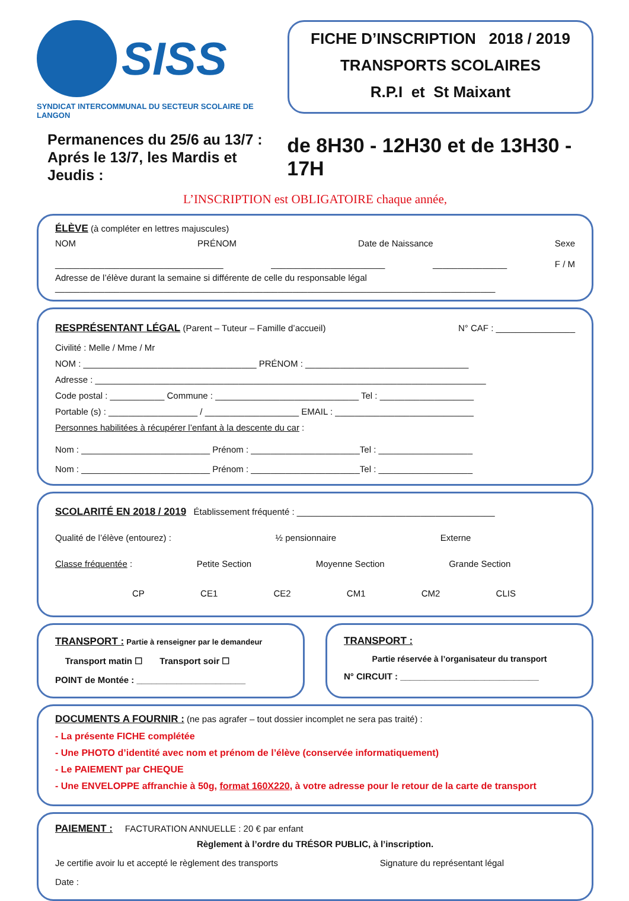SISS
SYNDICAT INTERCOMMUNAL DU SECTEUR SCOLAIRE DE LANGON
FICHE D’INSCRIPTION 2018 / 2019
TRANSPORTS SCOLAIRES
R.P.I et St Maixant
Permanences du 25/6 au 13/7 :
Aprés le 13/7, les Mardis et Jeudis :
de 8H30 - 12H30 et de 13H30 - 17H
L’INSCRIPTION est OBLIGATOIRE chaque année,
ÉLÈVE (à compléter en lettres majuscules)
NOM PRÉNOM Date de Naissance Sexe
__________________________________ _______________________ _______________ F / M
Adresse de l’élève durant la semaine si différente de celle du responsable légal
_________________________________________________________________________________________
RESPRÉSENTANT LÉGAL (Parent – Tuteur – Famille d’accueil) N° CAF : ________________
Civilité : Melle / Mme / Mr
NOM : ___________________________________ PRÉNOM : _________________________________
Adresse : _______________________________________________________________________________
Code postal : ___________ Commune : _____________________________ Tel : ___________________
Portable (s) : __________________ / ___________________ EMAIL : ____________________________
Personnes habilitées à récupérer l’enfant à la descente du car :
Nom : __________________________ Prénom : ______________________Tel : ___________________
Nom : __________________________ Prénom : ______________________Tel : ___________________
SCOLARITÉ EN 2018 / 2019 Établissement fréquenté : ________________________________________
Qualité de l’élève (entourez) : ½ pensionnaire Externe
Classe fréquentée : Petite Section Moyenne Section Grande Section
CP CE1 CE2 CM1 CM2 CLIS
TRANSPORT : Partie à renseigner par le demandeur
Transport matin ☐ Transport soir ☐
POINT de Montée : ______________________
TRANSPORT :
Partie réservée à l’organisateur du transport
N° CIRCUIT : ____________________________
DOCUMENTS A FOURNIR : (ne pas agrafer – tout dossier incomplet ne sera pas traité) :
- La présente FICHE complétée
- Une PHOTO d’identité avec nom et prénom de l’élève (conservée informatiquement)
- Le PAIEMENT par CHEQUE
- Une ENVELOPPE affranchie à 50g, format 160X220, à votre adresse pour le retour de la carte de transport
PAIEMENT : FACTURATION ANNUELLE : 20 € par enfant
Règlement à l’ordre du TRÉSOR PUBLIC, à l’inscription.
Je certifie avoir lu et accepté le règlement des transports Signature du représentant légal
Date :